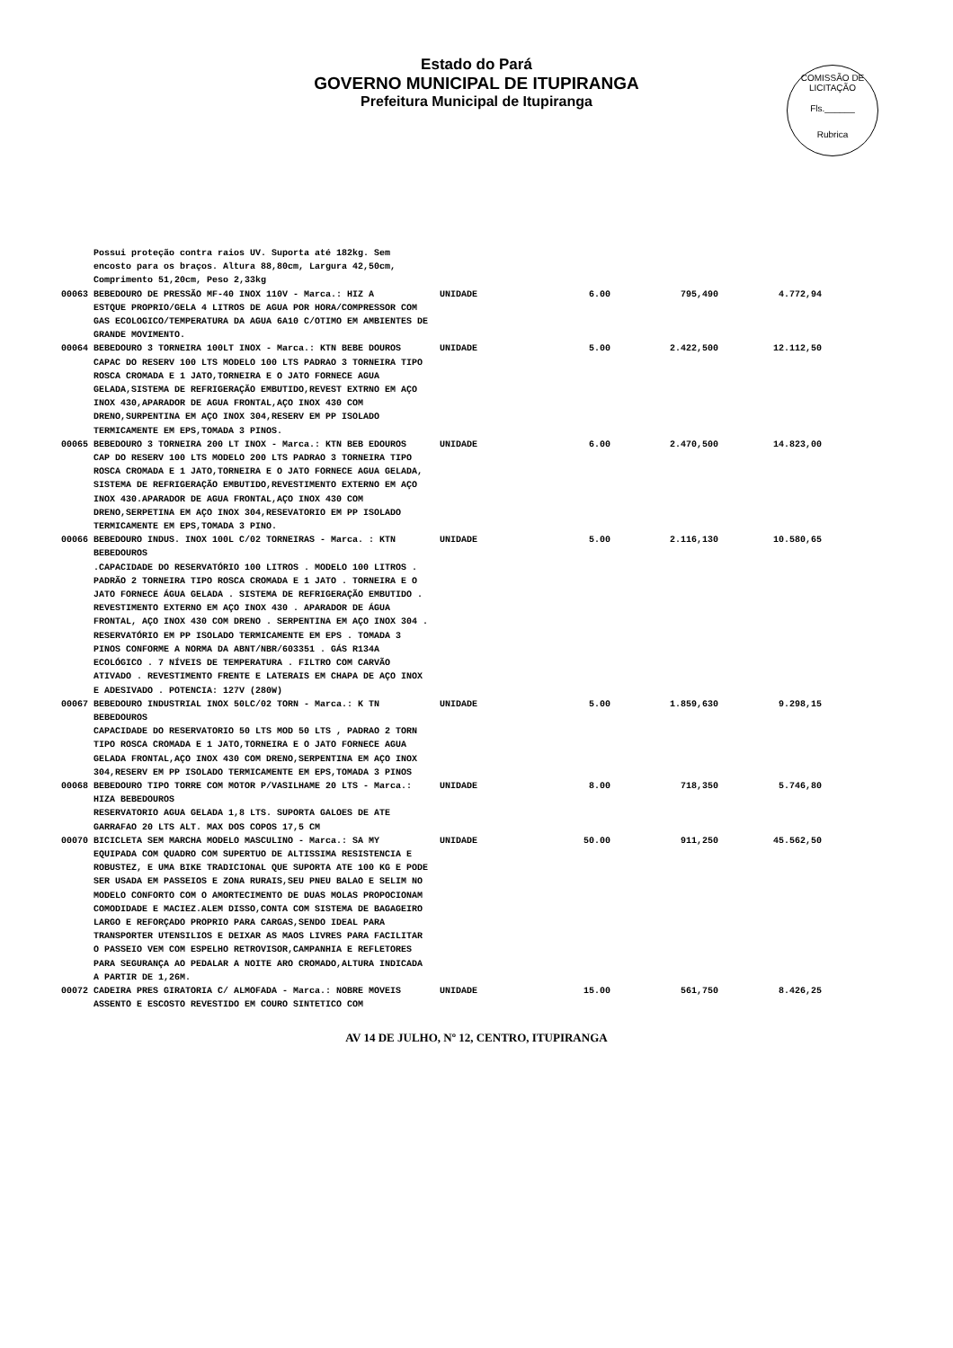Estado do Pará
GOVERNO MUNICIPAL DE ITUPIRANGA
Prefeitura Municipal de Itupiranga
COMISSÃO DE LICITAÇÃO
Fls.______
Rubrica
| | Possui proteção contra raios UV. Suporta até 182kg. Sem encosto para os braços. Altura 88,80cm, Largura 42,50cm, Comprimento 51,20cm, Peso 2,33kg | | | | |
| 00063 | BEBEDOURO DE PRESSÃO MF-40 INOX 110V - Marca.: HIZ A ESTQUE PROPRIO/GELA 4 LITROS DE AGUA POR HORA/COMPRESSOR COM GAS ECOLOGICO/TEMPERATURA DA AGUA 6A10 C/OTIMO EM AMBIENTES DE GRANDE MOVIMENTO. | UNIDADE | 6.00 | 795,490 | 4.772,94 |
| 00064 | BEBEDOURO 3 TORNEIRA 100LT INOX - Marca.: KTN BEBE DOUROS CAPAC DO RESERV 100 LTS MODELO 100 LTS PADRAO 3 TORNEIRA TIPO ROSCA CROMADA E 1 JATO,TORNEIRA E O JATO FORNECE AGUA GELADA,SISTEMA DE REFRIGERAÇÃO EMBUTIDO,REVEST EXTRNO EM AÇO INOX 430,APARADOR DE AGUA FRONTAL,AÇO INOX 430 COM DRENO,SURPENTINA EM AÇO INOX 304,RESERV EM PP ISOLADO TERMICAMENTE EM EPS,TOMADA 3 PINOS. | UNIDADE | 5.00 | 2.422,500 | 12.112,50 |
| 00065 | BEBEDOURO 3 TORNEIRA 200 LT INOX - Marca.: KTN BEB EDOUROS CAP DO RESERV 100 LTS MODELO 200 LTS PADRAO 3 TORNEIRA TIPO ROSCA CROMADA E 1 JATO,TORNEIRA E O JATO FORNECE AGUA GELADA, SISTEMA DE REFRIGERAÇÃO EMBUTIDO,REVESTIMENTO EXTERNO EM AÇO INOX 430.APARADOR DE AGUA FRONTAL,AÇO INOX 430 COM DRENO,SERPETINA EM AÇO INOX 304,RESEVATORIO EM PP ISOLADO TERMICAMENTE EM EPS,TOMADA 3 PINO. | UNIDADE | 6.00 | 2.470,500 | 14.823,00 |
| 00066 | BEBEDOURO INDUS. INOX 100L C/02 TORNEIRAS - Marca. : KTN BEBEDOUROS .CAPACIDADE DO RESERVATÓRIO 100 LITROS . MODELO 100 LITROS . PADRÃO 2 TORNEIRA TIPO ROSCA CROMADA E 1 JATO . TORNEIRA E O JATO FORNECE ÁGUA GELADA . SISTEMA DE REFRIGERAÇÃO EMBUTIDO . REVESTIMENTO EXTERNO EM AÇO INOX 430 . APARADOR DE ÁGUA FRONTAL, AÇO INOX 430 COM DRENO . SERPENTINA EM AÇO INOX 304 . RESERVATÓRIO EM PP ISOLADO TERMICAMENTE EM EPS . TOMADA 3 PINOS CONFORME A NORMA DA ABNT/NBR/603351 . GÁS R134A ECOLÓGICO . 7 NÍVEIS DE TEMPERATURA . FILTRO COM CARVÃO ATIVADO . REVESTIMENTO FRENTE E LATERAIS EM CHAPA DE AÇO INOX E ADESIVADO . POTENCIA: 127V (280W) | UNIDADE | 5.00 | 2.116,130 | 10.580,65 |
| 00067 | BEBEDOURO INDUSTRIAL INOX 50LC/02 TORN - Marca.: K TN BEBEDOUROS CAPACIDADE DO RESERVATORIO 50 LTS MOD 50 LTS , PADRAO 2 TORN TIPO ROSCA CROMADA E 1 JATO,TORNEIRA E O JATO FORNECE AGUA GELADA FRONTAL,AÇO INOX 430 COM DRENO,SERPENTINA EM AÇO INOX 304,RESERV EM PP ISOLADO TERMICAMENTE EM EPS,TOMADA 3 PINOS | UNIDADE | 5.00 | 1.859,630 | 9.298,15 |
| 00068 | BEBEDOURO TIPO TORRE COM MOTOR P/VASILHAME 20 LTS - Marca.: HIZA BEBEDOUROS RESERVATORIO AGUA GELADA 1,8 LTS. SUPORTA GALOES DE ATE GARRAFAO 20 LTS ALT. MAX DOS COPOS 17,5 CM | UNIDADE | 8.00 | 718,350 | 5.746,80 |
| 00070 | BICICLETA SEM MARCHA MODELO MASCULINO - Marca.: SA MY EQUIPADA COM QUADRO COM SUPERTUO DE ALTISSIMA RESISTENCIA E ROBUSTEZ, E UMA BIKE TRADICIONAL QUE SUPORTA ATE 100 KG E PODE SER USADA EM PASSEIOS E ZONA RURAIS,SEU PNEU BALAO E SELIM NO MODELO CONFORTO COM O AMORTECIMENTO DE DUAS MOLAS PROPOCIONAM COMODIDADE E MACIEZ.ALEM DISSO,CONTA COM SISTEMA DE BAGAGEIRO LARGO E REFORÇADO PROPRIO PARA CARGAS,SENDO IDEAL PARA TRANSPORTER UTENSILIOS E DEIXAR AS MAOS LIVRES PARA FACILITAR O PASSEIO VEM COM ESPELHO RETROVISOR,CAMPANHIA E REFLETORES PARA SEGURANÇA AO PEDALAR A NOITE ARO CROMADO,ALTURA INDICADA A PARTIR DE 1,26M. | UNIDADE | 50.00 | 911,250 | 45.562,50 |
| 00072 | CADEIRA PRES GIRATORIA C/ ALMOFADA - Marca.: NOBRE MOVEIS ASSENTO E ESCOSTO REVESTIDO EM COURO SINTETICO COM | UNIDADE | 15.00 | 561,750 | 8.426,25 |
AV 14 DE JULHO, Nº 12, CENTRO, ITUPIRANGA